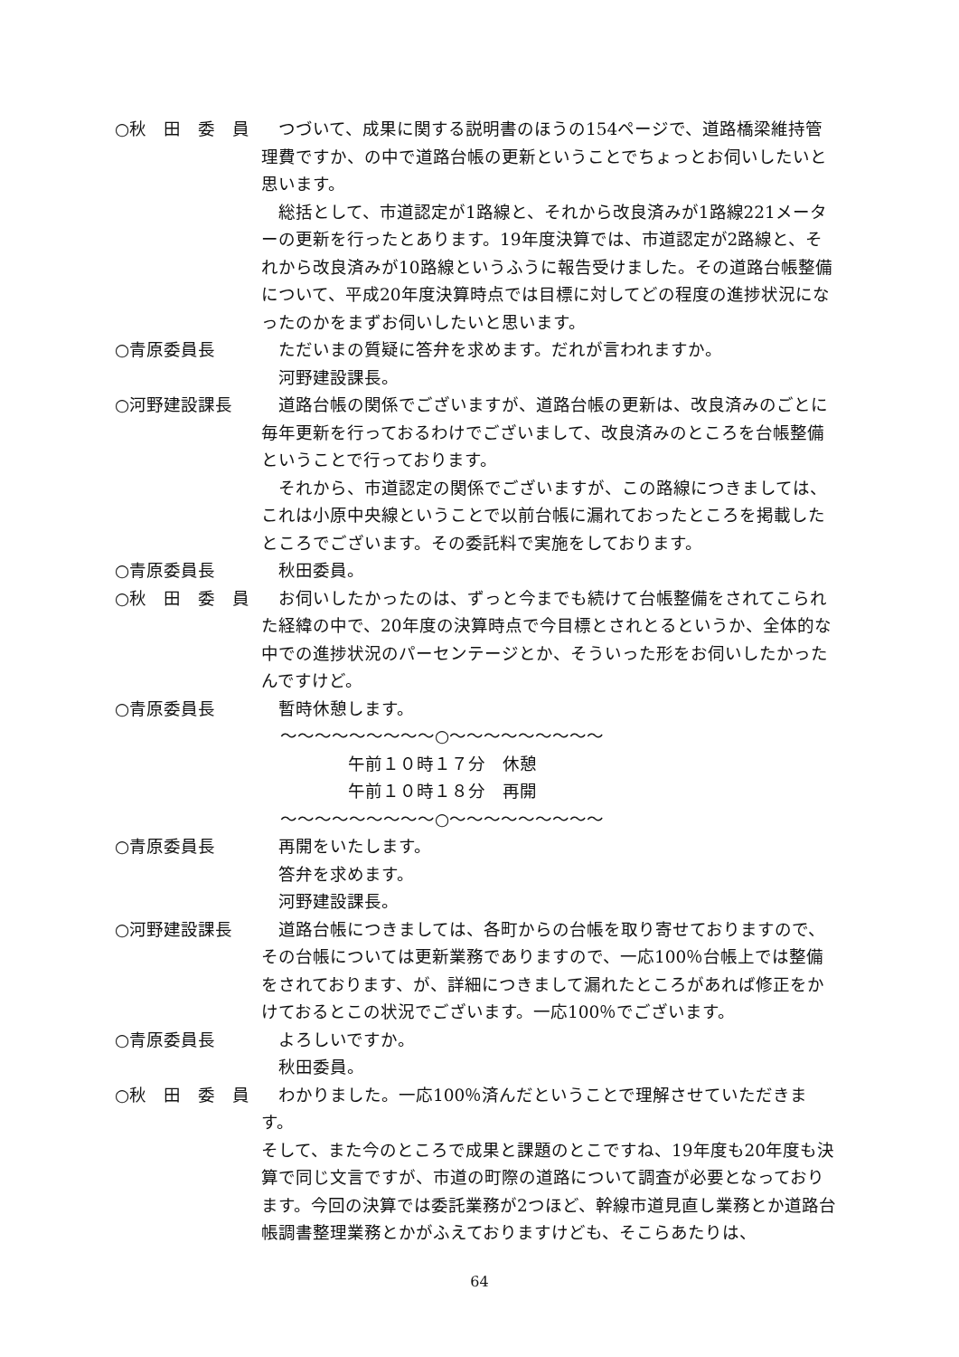○秋　田　委　員 　つづいて、成果に関する説明書のほうの154ページで、道路橋梁維持管理費ですか、の中で道路台帳の更新ということでちょっとお伺いしたいと思います。
　総括として、市道認定が1路線と、それから改良済みが1路線221メーターの更新を行ったとあります。19年度決算では、市道認定が2路線と、それから改良済みが10路線というふうに報告受けました。その道路台帳整備について、平成20年度決算時点では目標に対してどの程度の進捗状況になったのかをまずお伺いしたいと思います。
○青原委員長 　ただいまの質疑に答弁を求めます。だれが言われますか。
　河野建設課長。
○河野建設課長 　道路台帳の関係でございますが、道路台帳の更新は、改良済みのごとに毎年更新を行っておるわけでございまして、改良済みのところを台帳整備ということで行っております。
　それから、市道認定の関係でございますが、この路線につきましては、これは小原中央線ということで以前台帳に漏れておったところを掲載したところでございます。その委託料で実施をしております。
○青原委員長 　秋田委員。
○秋　田　委　員 　お伺いしたかったのは、ずっと今までも続けて台帳整備をされてこられた経緯の中で、20年度の決算時点で今目標とされとるというか、全体的な中での進捗状況のパーセンテージとか、そういった形をお伺いしたかったんですけど。
○青原委員長 　暫時休憩します。
〜〜〜〜〜〜〜〜〜○〜〜〜〜〜〜〜〜〜
午前１０時１７分　休憩
午前１０時１８分　再開
〜〜〜〜〜〜〜〜〜○〜〜〜〜〜〜〜〜〜
○青原委員長 　再開をいたします。
　答弁を求めます。
　河野建設課長。
○河野建設課長 　道路台帳につきましては、各町からの台帳を取り寄せておりますので、その台帳については更新業務でありますので、一応100％台帳上では整備をされております、が、詳細につきまして漏れたところがあれば修正をかけておるとこの状況でございます。一応100％でございます。
○青原委員長 　よろしいですか。
　秋田委員。
○秋　田　委　員 　わかりました。一応100％済んだということで理解させていただきます。
そして、また今のところで成果と課題のとこですね、19年度も20年度も決算で同じ文言ですが、市道の町際の道路について調査が必要となっております。今回の決算では委託業務が2つほど、幹線市道見直し業務とか道路台帳調書整理業務とかがふえておりますけども、そこらあたりは、
64